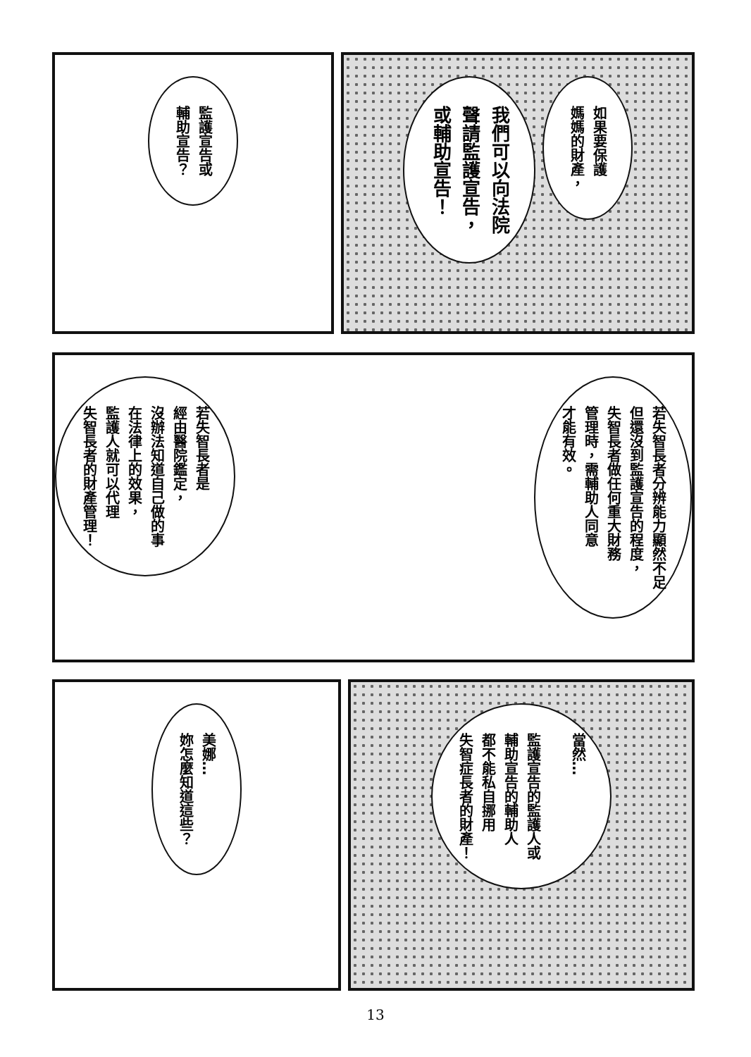監護宣告或
輔助宣告？
如果要保護
媽媽的財產，
我們可以向法院
聲請監護宣告，
或輔助宣告！
若失智長者是
經由醫院鑑定，
沒辦法知道自己做的事
在法律上的效果，
監護人就可以代理
失智長者的財產管理！
若失智長者分辨能力顯然不足
但還沒到監護宣告的程度，
失智長者做任何重大財務
管理時，需輔助人同意
才能有效。
美娜…
妳怎麼知道這些？
當然…
監護宣告的監護人或
輔助宣告的輔助人
都不能私自挪用
失智症長者的財產！
13